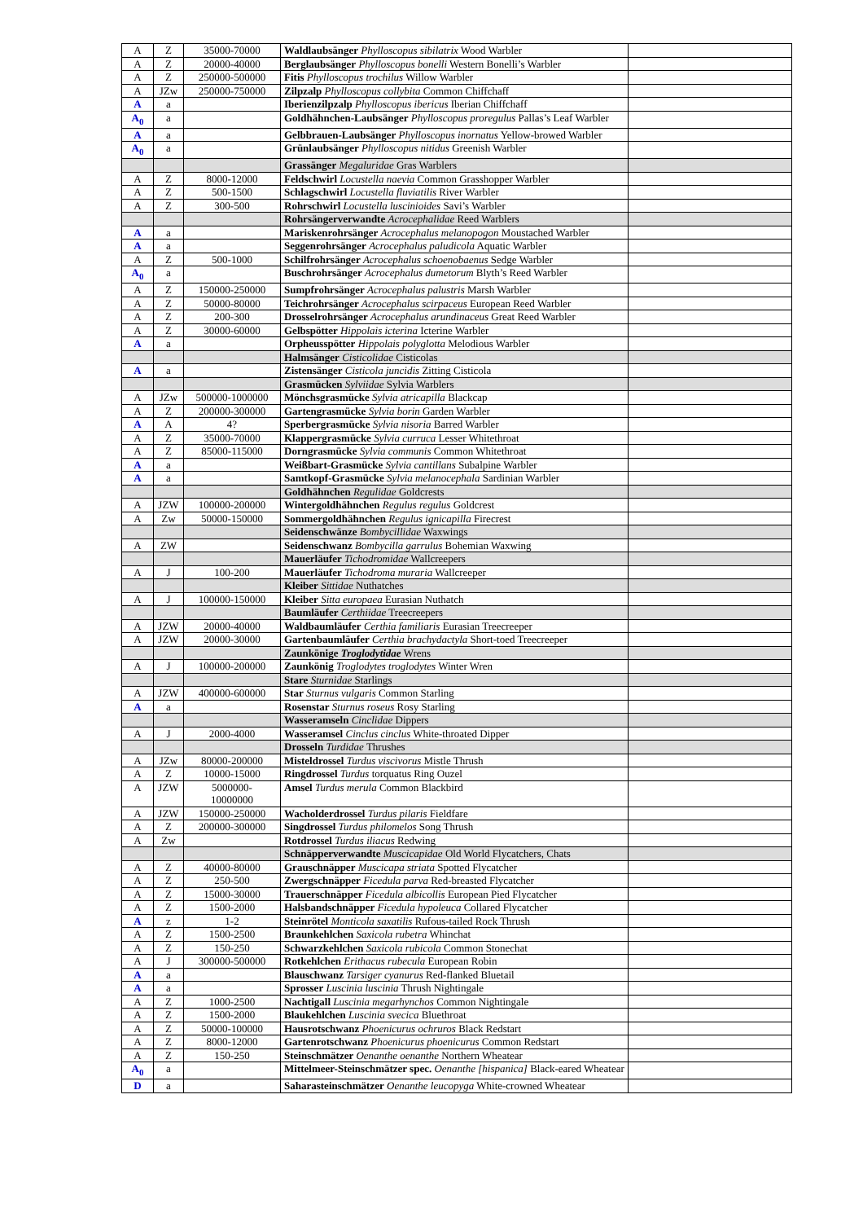| A | Z | 35000-70000 | Waldlaubsänger Phylloscopus sibilatrix Wood Warbler | |
| A | Z | 20000-40000 | Berglaubsänger Phylloscopus bonelli Western Bonelli’s Warbler | |
| A | Z | 250000-500000 | Fitis Phylloscopus trochilus Willow Warbler | |
| A | JZw | 250000-750000 | Zilpzalp Phylloscopus collybita Common Chiffchaff | |
| A | a | | Iberienzilpzalp Phylloscopus ibericus Iberian Chiffchaff | |
| A<sub>0</sub> | a | | Goldhähnchen-Laubsänger Phylloscopus proregulus Pallas’s Leaf Warbler | |
| A | a | | Gelbbrauen-Laubsänger Phylloscopus inornatus Yellow-browed Warbler | |
| A<sub>0</sub> | a | | Grünlaubsänger Phylloscopus nitidus Greenish Warbler | |
| | | | Grassänger Megaluridae Gras Warblers | |
| A | Z | 8000-12000 | Feldschwirl Locustella naevia Common Grasshopper Warbler | |
| A | Z | 500-1500 | Schlagschwirl Locustella fluviatilis River Warbler | |
| A | Z | 300-500 | Rohrschwirl Locustella luscinioides Savi’s Warbler | |
| | | | Rohrsängerverwandte Acrocephalidae Reed Warblers | |
| A | a | | Mariskenrohrsänger Acrocephalus melanopogon Moustached Warbler | |
| A | a | | Seggenrohrsänger Acrocephalus paludicola Aquatic Warbler | |
| A | Z | 500-1000 | Schilfrohrsänger Acrocephalus schoenobaenus Sedge Warbler | |
| A<sub>0</sub> | a | | Buschrohrsänger Acrocephalus dumetorum Blyth’s Reed Warbler | |
| A | Z | 150000-250000 | Sumpfrohrsänger Acrocephalus palustris Marsh Warbler | |
| A | Z | 50000-80000 | Teichrohrsänger Acrocephalus scirpaceus European Reed Warbler | |
| A | Z | 200-300 | Drosselrohrsänger Acrocephalus arundinaceus Great Reed Warbler | |
| A | Z | 30000-60000 | Gelbspötter Hippolais icterina Icterine Warbler | |
| A | a | | Orpheusspötter Hippolais polyglotta Melodious Warbler | |
| | | | Halmsänger Cisticolidae Cisticolas | |
| A | a | | Zistensänger Cisticola juncidis Zitting Cisticola | |
| | | | Grasmücken Sylviidae Sylvia Warblers | |
| A | JZw | 500000-1000000 | Mönchsgrasmücke Sylvia atricapilla Blackcap | |
| A | Z | 200000-300000 | Gartengrasmücke Sylvia borin Garden Warbler | |
| A | A | 4? | Sperbergrasmücke Sylvia nisoria Barred Warbler | |
| A | Z | 35000-70000 | Klappergrasmücke Sylvia curruca Lesser Whitethroat | |
| A | Z | 85000-115000 | Dorngrasmücke Sylvia communis Common Whitethroat | |
| A | a | | Weißbart-Grasmücke Sylvia cantillans Subalpine Warbler | |
| A | a | | Samtkopf-Grasmücke Sylvia melanocephala Sardinian Warbler | |
| | | | Goldhähnchen Regulidae Goldcrests | |
| A | JZW | 100000-200000 | Wintergoldhähnchen Regulus regulus Goldcrest | |
| A | Zw | 50000-150000 | Sommergoldhähnchen Regulus ignicapilla Firecrest | |
| | | | Seidenschwänze Bombycillidae Waxwings | |
| A | ZW | | Seidenschwanz Bombycilla garrulus Bohemian Waxwing | |
| | | | Mauerläufer Tichodromidae Wallcreepers | |
| A | J | 100-200 | Mauerläufer Tichodroma muraria Wallcreeper | |
| | | | Kleiber Sittidae Nuthatches | |
| A | J | 100000-150000 | Kleiber Sitta europaea Eurasian Nuthatch | |
| | | | Baumläufer Certhiidae Treecreepers | |
| A | JZW | 20000-40000 | Waldbaumläufer Certhia familiaris Eurasian Treecreeper | |
| A | JZW | 20000-30000 | Gartenbaumläufer Certhia brachydactyla Short-toed Treecreeper | |
| | | | Zaunkönige Troglodytidae Wrens | |
| A | J | 100000-200000 | Zaunkönig Troglodytes troglodytes Winter Wren | |
| | | | Stare Sturnidae Starlings | |
| A | JZW | 400000-600000 | Star Sturnus vulgaris Common Starling | |
| A | a | | Rosenstar Sturnus roseus Rosy Starling | |
| | | | Wasseramseln Cinclidae Dippers | |
| A | J | 2000-4000 | Wasseramsel Cinclus cinclus White-throated Dipper | |
| | | | Drosseln Turdidae Thrushes | |
| A | JZw | 80000-200000 | Misteldrossel Turdus viscivorus Mistle Thrush | |
| A | Z | 10000-15000 | Ringdrossel Turdus torquatus Ring Ouzel | |
| A | JZW | 5000000- 10000000 | Amsel Turdus merula Common Blackbird | |
| A | JZW | 150000-250000 | Wacholderdrossel Turdus pilaris Fieldfare | |
| A | Z | 200000-300000 | Singdrossel Turdus philomelos Song Thrush | |
| A | Zw | | Rotdrossel Turdus iliacus Redwing | |
| | | | Schnäpperverwandte Muscicapidae Old World Flycatchers, Chats | |
| A | Z | 40000-80000 | Grauschnäpper Muscicapa striata Spotted Flycatcher | |
| A | Z | 250-500 | Zwergschnäpper Ficedula parva Red-breasted Flycatcher | |
| A | Z | 15000-30000 | Trauerschnäpper Ficedula albicollis European Pied Flycatcher | |
| A | Z | 1500-2000 | Halsbandschnäpper Ficedula hypoleuca Collared Flycatcher | |
| A | z | 1-2 | Steinrötel Monticola saxatilis Rufous-tailed Rock Thrush | |
| A | Z | 1500-2500 | Braunkehlchen Saxicola rubetra Whinchat | |
| A | Z | 150-250 | Schwarzkehlchen Saxicola rubicola Common Stonechat | |
| A | J | 300000-500000 | Rotkehlchen Erithacus rubecula European Robin | |
| A | a | | Blauschwanz Tarsiger cyanurus Red-flanked Bluetail | |
| A | a | | Sprosser Luscinia luscinia Thrush Nightingale | |
| A | Z | 1000-2500 | Nachtigall Luscinia megarhynchos Common Nightingale | |
| A | Z | 1500-2000 | Blaukehlchen Luscinia svecica Bluethroat | |
| A | Z | 50000-100000 | Hausrotschwanz Phoenicurus ochruros Black Redstart | |
| A | Z | 8000-12000 | Gartenrotschwanz Phoenicurus phoenicurus Common Redstart | |
| A | Z | 150-250 | Steinschmätzer Oenanthe oenanthe Northern Wheatear | |
| A<sub>0</sub> | a | | Mittelmeer-Steinschmätzer spec. Oenanthe [hispanica] Black-eared Wheatear | |
| D | a | | Saharasteinschmätzer Oenanthe leucopyga White-crowned Wheatear | |